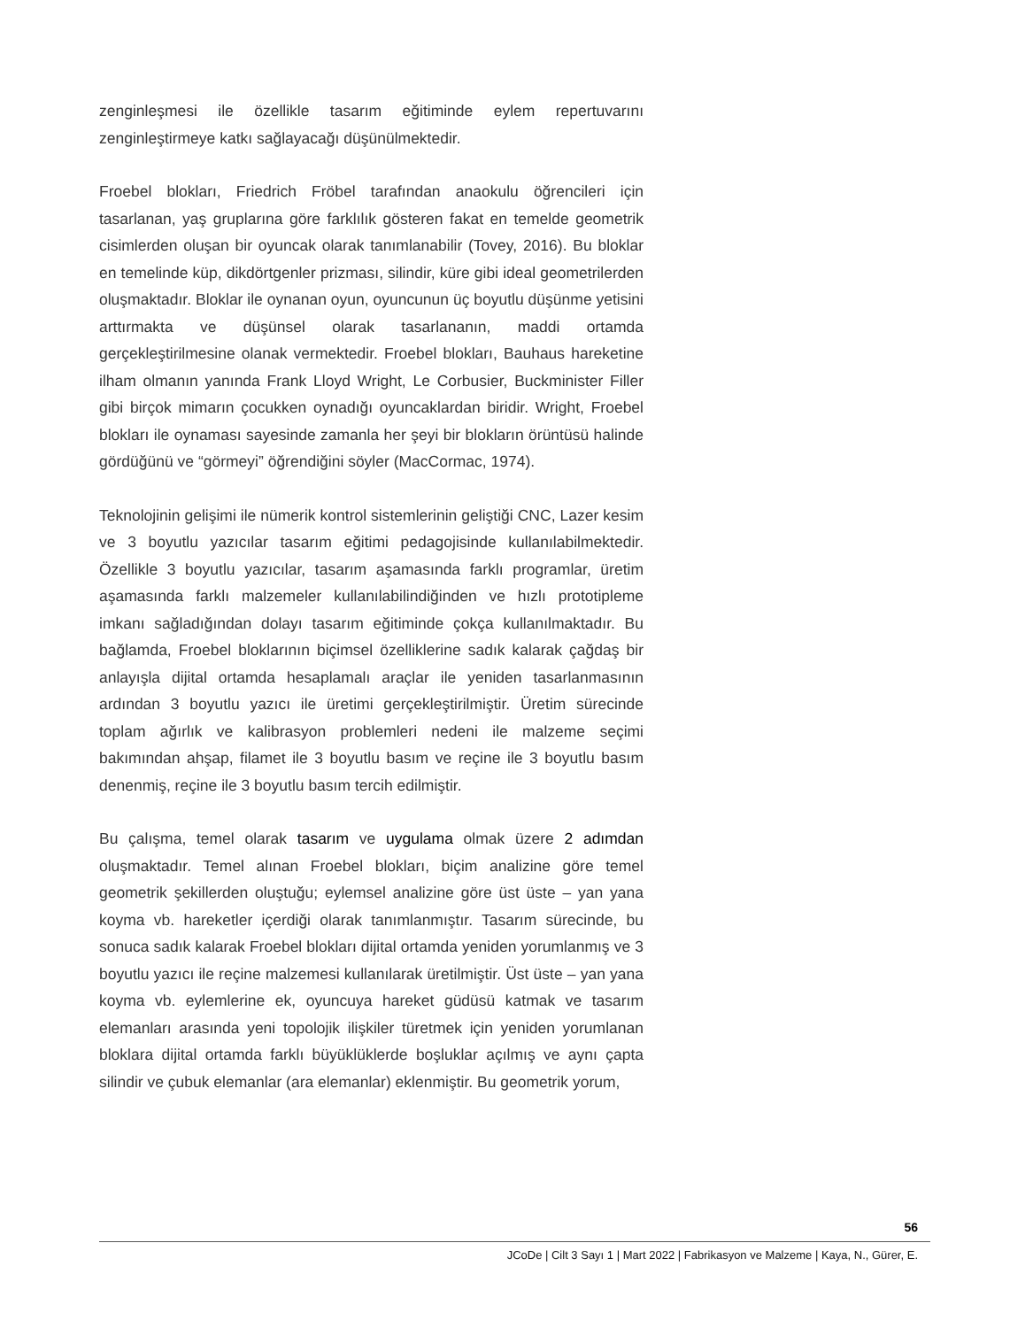zenginleşmesi ile özellikle tasarım eğitiminde eylem repertuvarını zenginleştirmeye katkı sağlayacağı düşünülmektedir.
Froebel blokları, Friedrich Fröbel tarafından anaokulu öğrencileri için tasarlanan, yaş gruplarına göre farklılık gösteren fakat en temelde geometrik cisimlerden oluşan bir oyuncak olarak tanımlanabilir (Tovey, 2016). Bu bloklar en temelinde küp, dikdörtgenler prizması, silindir, küre gibi ideal geometrilerden oluşmaktadır. Bloklar ile oynanan oyun, oyuncunun üç boyutlu düşünme yetisini arttırmakta ve düşünsel olarak tasarlananın, maddi ortamda gerçekleştirilmesine olanak vermektedir. Froebel blokları, Bauhaus hareketine ilham olmanın yanında Frank Lloyd Wright, Le Corbusier, Buckminister Filler gibi birçok mimarın çocukken oynadığı oyuncaklardan biridir. Wright, Froebel blokları ile oynaması sayesinde zamanla her şeyi bir blokların örüntüsü halinde gördüğünü ve “görmeyi” öğrendiğini söyler (MacCormac, 1974).
Teknolojinin gelişimi ile nümerik kontrol sistemlerinin geliştiği CNC, Lazer kesim ve 3 boyutlu yazıcılar tasarım eğitimi pedagojisinde kullanılabilmektedir. Özellikle 3 boyutlu yazıcılar, tasarım aşamasında farklı programlar, üretim aşamasında farklı malzemeler kullanılabilindiğinden ve hızlı prototipleme imkanı sağladığından dolayı tasarım eğitiminde çokça kullanılmaktadır. Bu bağlamda, Froebel bloklarının biçimsel özelliklerine sadık kalarak çağdaş bir anlayışla dijital ortamda hesaplamalı araçlar ile yeniden tasarlanmasının ardından 3 boyutlu yazıcı ile üretimi gerçekleştirilmiştir. Üretim sürecinde toplam ağırlık ve kalibrasyon problemleri nedeni ile malzeme seçimi bakımından ahşap, filamet ile 3 boyutlu basım ve reçine ile 3 boyutlu basım denenmiş, reçine ile 3 boyutlu basım tercih edilmiştir.
Bu çalışma, temel olarak tasarım ve uygulama olmak üzere 2 adımdan oluşmaktadır. Temel alınan Froebel blokları, biçim analizine göre temel geometrik şekillerden oluştuğu; eylemsel analizine göre üst üste – yan yana koyma vb. hareketler içerdiği olarak tanımlanmıştır. Tasarım sürecinde, bu sonuca sadık kalarak Froebel blokları dijital ortamda yeniden yorumlanmış ve 3 boyutlu yazıcı ile reçine malzemesi kullanılarak üretilmiştir. Üst üste – yan yana koyma vb. eylemlerine ek, oyuncuya hareket güdüsü katmak ve tasarım elemanları arasında yeni topolojik ilişkiler türetmek için yeniden yorumlanan bloklara dijital ortamda farklı büyüklüklerde boşluklar açılmış ve aynı çapta silindir ve çubuk elemanlar (ara elemanlar) eklenmiştir. Bu geometrik yorum,
56
JCoDe | Cilt 3 Sayı 1 | Mart 2022 | Fabrikasyon ve Malzeme | Kaya, N., Gürer, E.